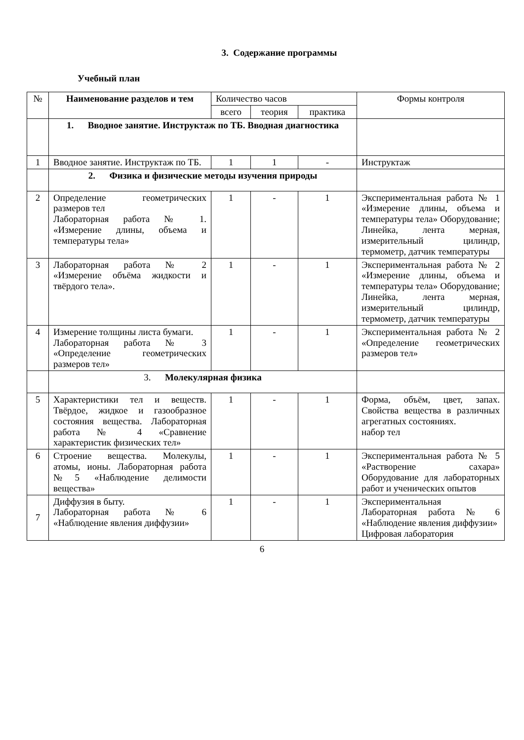3. Содержание программы
Учебный план
| № | Наименование разделов и тем | Количество часов | | | Формы контроля |
| --- | --- | --- | --- | --- | --- |
| | | всего | теория | практика | |
| | 1. Вводное занятие. Инструктаж по ТБ. Вводная диагностика | | | | |
| 1 | Вводное занятие. Инструктаж по ТБ. | 1 | 1 | - | Инструктаж |
| | 2. Физика и физические методы изучения природы | | | | |
| 2 | Определение геометрических размеров тел Лабораторная работа № 1. «Измерение длины, объема и температуры тела» | 1 | - | 1 | Экспериментальная работа № 1 «Измерение длины, объема и температуры тела» Оборудование; Линейка, лента мерная, измерительный цилиндр, термометр, датчик температуры |
| 3 | Лабораторная работа № 2 «Измерение объёма жидкости и твёрдого тела». | 1 | - | 1 | Экспериментальная работа № 2 «Измерение длины, объема и температуры тела» Оборудование; Линейка, лента мерная, измерительный цилиндр, термометр, датчик температуры |
| 4 | Измерение толщины листа бумаги. Лабораторная работа № 3 «Определение геометрических размеров тел» | 1 | - | 1 | Экспериментальная работа № 2 «Определение геометрических размеров тел» |
| | 3. Молекулярная физика | | | | |
| 5 | Характеристики тел и веществ. Твёрдое, жидкое и газообразное состояния вещества. Лабораторная работа № 4 «Сравнение характеристик физических тел» | 1 | - | 1 | Форма, объём, цвет, запах. Свойства вещества в различных агрегатных состояниях. набор тел |
| 6 | Строение вещества. Молекулы, атомы, ионы. Лабораторная работа №5 «Наблюдение делимости вещества» | 1 | - | 1 | Экспериментальная работа № 5 «Растворение сахара» Оборудование для лабораторных работ и ученических опытов |
| 7 | Диффузия в быту. Лабораторная работа № 6 «Наблюдение явления диффузии» | 1 | - | 1 | Экспериментальная Лабораторная работа № 6 «Наблюдение явления диффузии» Цифровая лаборатория |
6